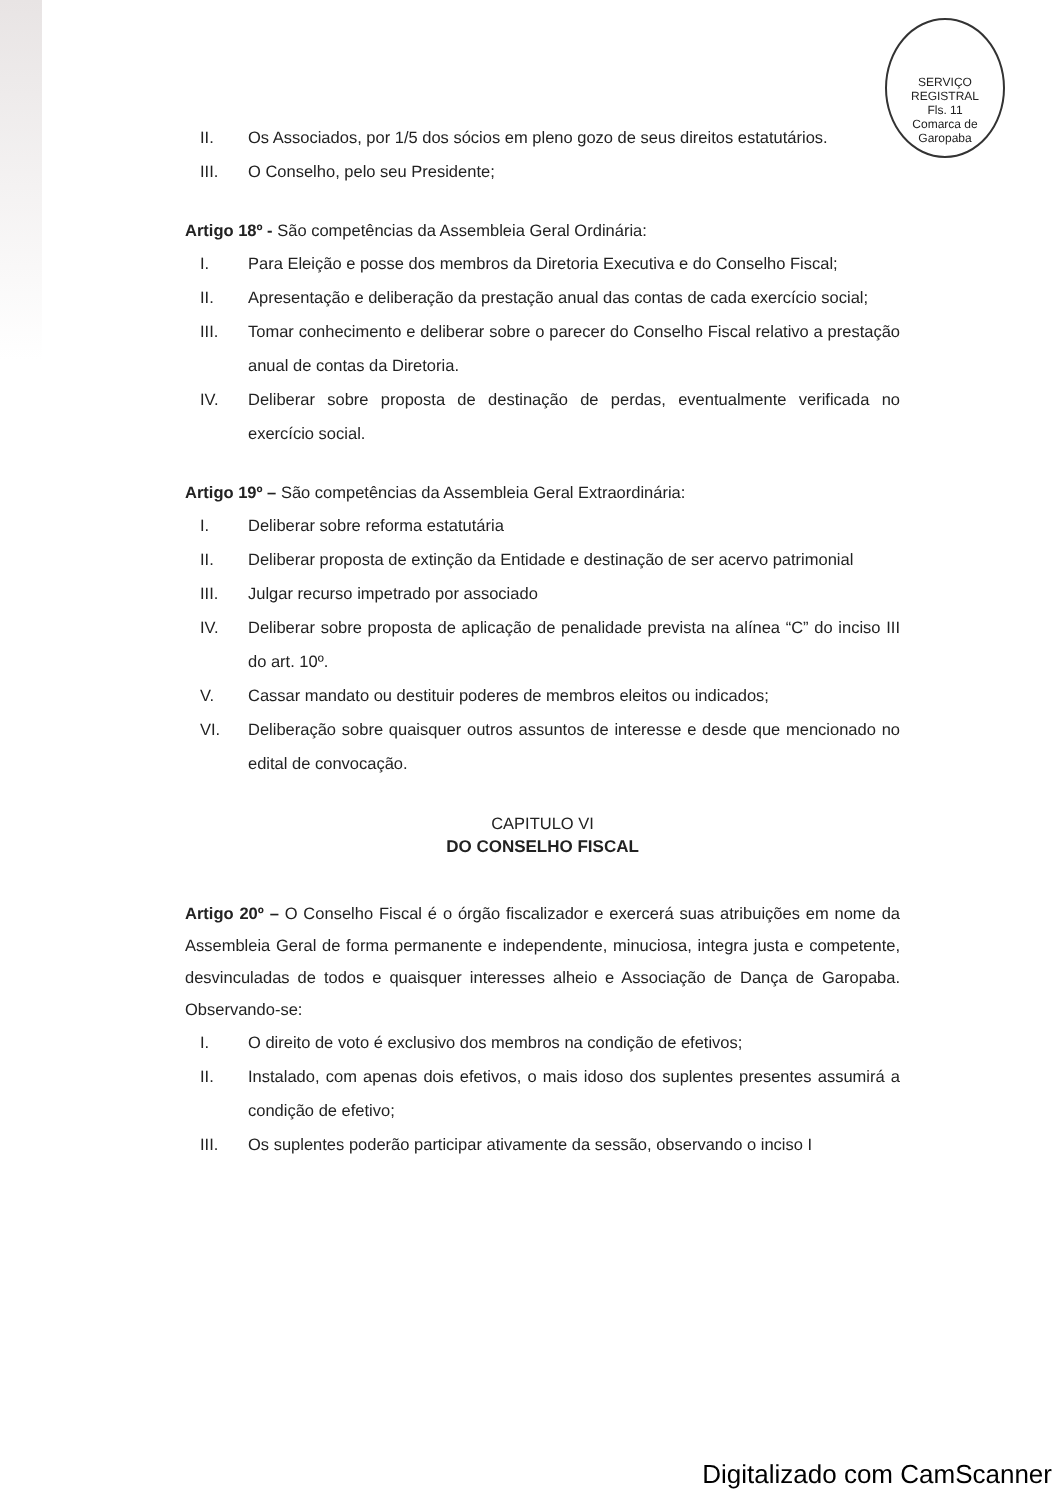SERVIÇO REGISTRAL
Fls. 11
Comarca de Garopaba
II. Os Associados, por 1/5 dos sócios em pleno gozo de seus direitos estatutários.
III. O Conselho, pelo seu Presidente;
Artigo 18º - São competências da Assembleia Geral Ordinária:
I. Para Eleição e posse dos membros da Diretoria Executiva e do Conselho Fiscal;
II. Apresentação e deliberação da prestação anual das contas de cada exercício social;
III. Tomar conhecimento e deliberar sobre o parecer do Conselho Fiscal relativo a prestação anual de contas da Diretoria.
IV. Deliberar sobre proposta de destinação de perdas, eventualmente verificada no exercício social.
Artigo 19º – São competências da Assembleia Geral Extraordinária:
I. Deliberar sobre reforma estatutária
II. Deliberar proposta de extinção da Entidade e destinação de ser acervo patrimonial
III. Julgar recurso impetrado por associado
IV. Deliberar sobre proposta de aplicação de penalidade prevista na alínea “C” do inciso III do art. 10º.
V. Cassar mandato ou destituir poderes de membros eleitos ou indicados;
VI. Deliberação sobre quaisquer outros assuntos de interesse e desde que mencionado no edital de convocação.
CAPITULO VI
DO CONSELHO FISCAL
Artigo 20º – O Conselho Fiscal é o órgão fiscalizador e exercerá suas atribuições em nome da Assembleia Geral de forma permanente e independente, minuciosa, integra justa e competente, desvinculadas de todos e quaisquer interesses alheio e Associação de Dança de Garopaba. Observando-se:
I. O direito de voto é exclusivo dos membros na condição de efetivos;
II. Instalado, com apenas dois efetivos, o mais idoso dos suplentes presentes assumirá a condição de efetivo;
III. Os suplentes poderão participar ativamente da sessão, observando o inciso I
Digitalizado com CamScanner